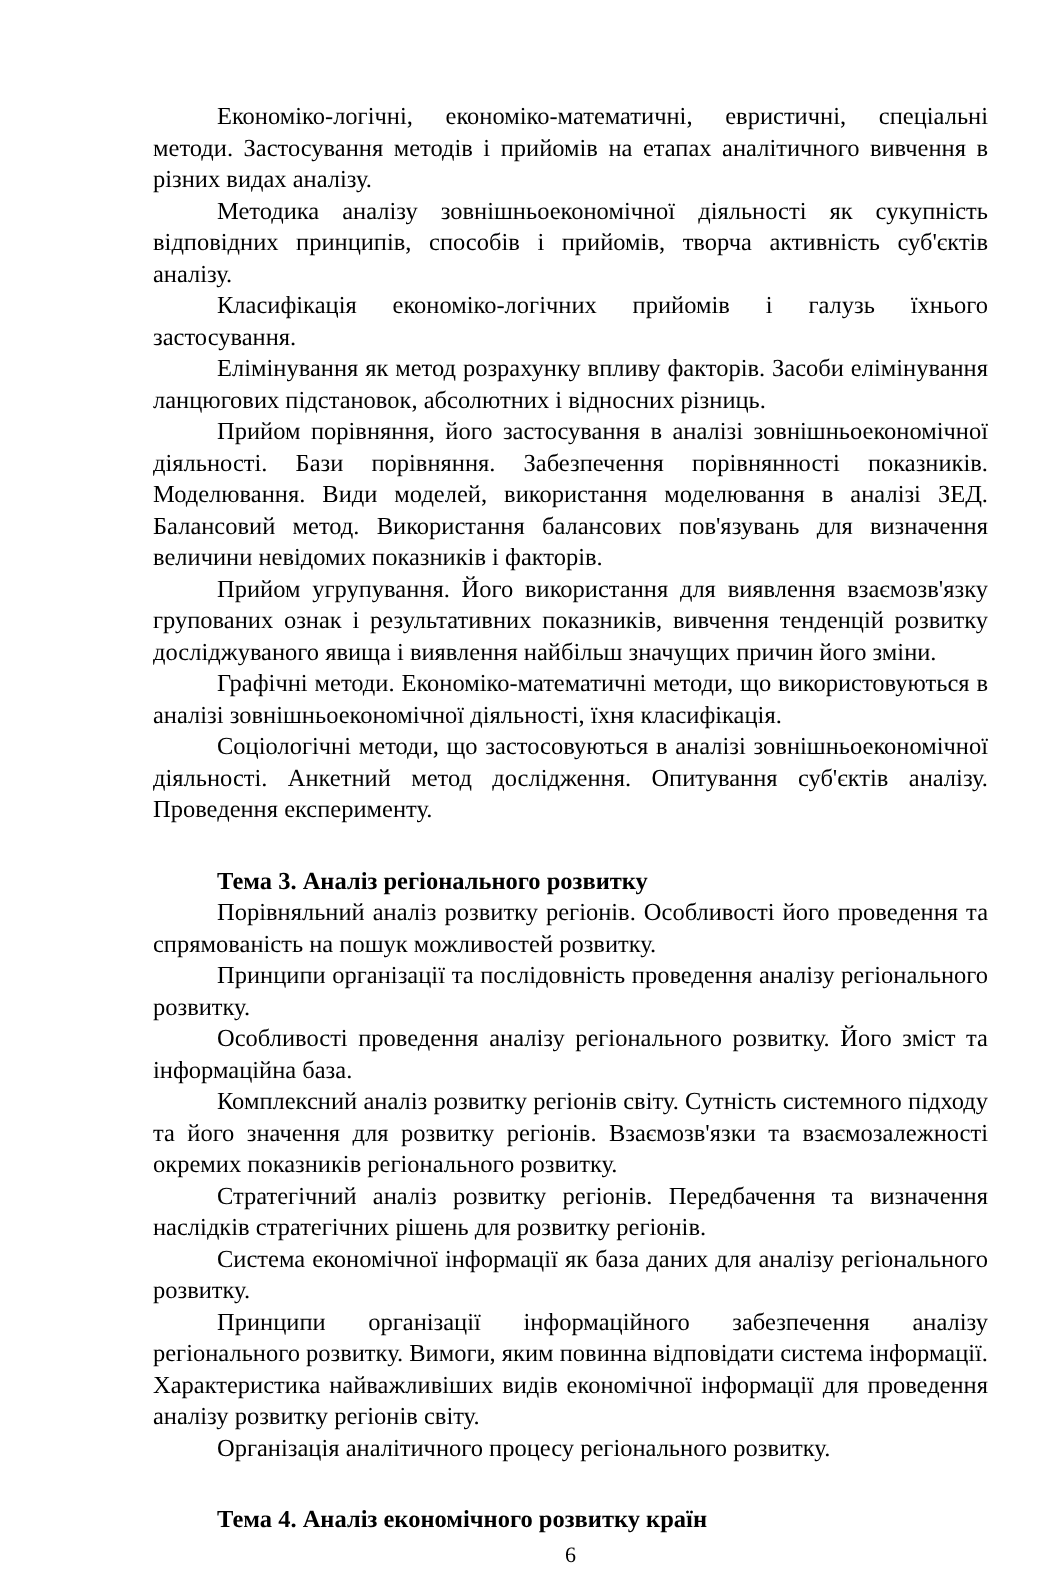Економіко-логічні, економіко-математичні, евристичні, спеціальні методи. Застосування методів і прийомів на етапах аналітичного вивчення в різних видах аналізу.
Методика аналізу зовнішньоекономічної діяльності як сукупність відповідних принципів, способів і прийомів, творча активність суб'єктів аналізу.
Класифікація економіко-логічних прийомів і галузь їхнього застосування.
Елімінування як метод розрахунку впливу факторів. Засоби елімінування ланцюгових підстановок, абсолютних і відносних різниць.
Прийом порівняння, його застосування в аналізі зовнішньоекономічної діяльності. Бази порівняння. Забезпечення порівнянності показників. Моделювання. Види моделей, використання моделювання в аналізі ЗЕД. Балансовий метод. Використання балансових пов'язувань для визначення величини невідомих показників і факторів.
Прийом угрупування. Його використання для виявлення взаємозв'язку групованих ознак і результативних показників, вивчення тенденцій розвитку досліджуваного явища і виявлення найбільш значущих причин його зміни.
Графічні методи. Економіко-математичні методи, що використовуються в аналізі зовнішньоекономічної діяльності, їхня класифікація.
Соціологічні методи, що застосовуються в аналізі зовнішньоекономічної діяльності. Анкетний метод дослідження. Опитування суб'єктів аналізу. Проведення експерименту.
Тема 3. Аналіз регіонального розвитку
Порівняльний аналіз розвитку регіонів. Особливості його проведення та спрямованість на пошук можливостей розвитку.
Принципи організації та послідовність проведення аналізу регіонального розвитку.
Особливості проведення аналізу регіонального розвитку. Його зміст та інформаційна база.
Комплексний аналіз розвитку регіонів світу. Сутність системного підходу та його значення для розвитку регіонів. Взаємозв'язки та взаємозалежності окремих показників регіонального розвитку.
Стратегічний аналіз розвитку регіонів. Передбачення та визначення наслідків стратегічних рішень для розвитку регіонів.
Система економічної інформації як база даних для аналізу регіонального розвитку.
Принципи організації інформаційного забезпечення аналізу регіонального розвитку. Вимоги, яким повинна відповідати система інформації. Характеристика найважливіших видів економічної інформації для проведення аналізу розвитку регіонів світу.
Організація аналітичного процесу регіонального розвитку.
Тема 4. Аналіз економічного розвитку країн
6